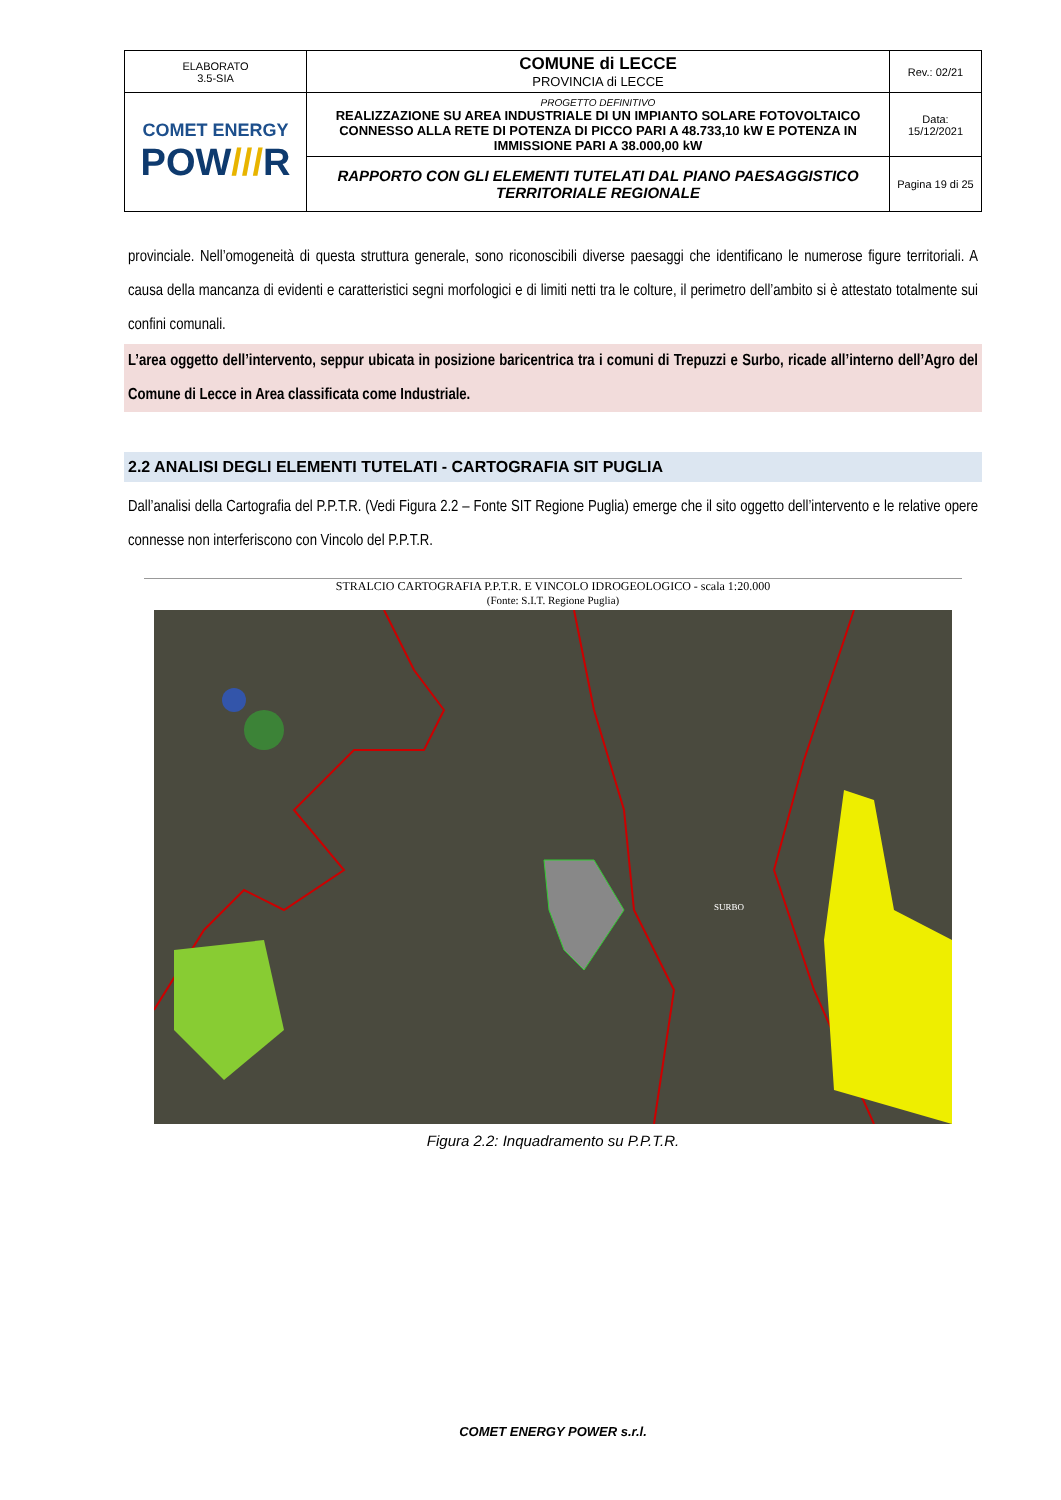| ELABORATO 3.5-SIA | COMUNE di LECCE PROVINCIA di LECCE | Rev.: 02/21 |
| COMET ENERGY POW /// R | PROGETTO DEFINITIVO REALIZZAZIONE SU AREA INDUSTRIALE DI UN IMPIANTO SOLARE FOTOVOLTAICO CONNESSO ALLA RETE DI POTENZA DI PICCO PARI A 48.733,10 kW E POTENZA IN IMMISSIONE PARI A 38.000,00 kW | Data: 15/12/2021 |
| | RAPPORTO CON GLI ELEMENTI TUTELATI DAL PIANO PAESAGGISTICO TERRITORIALE REGIONALE | Pagina 19 di 25 |
provinciale. Nell’omogeneità di questa struttura generale, sono riconoscibili diverse paesaggi che identificano le numerose figure territoriali. A causa della mancanza di evidenti e caratteristici segni morfologici e di limiti netti tra le colture, il perimetro dell’ambito si è attestato totalmente sui confini comunali.
L’area oggetto dell’intervento, seppur ubicata in posizione baricentrica tra i comuni di Trepuzzi e Surbo, ricade all’interno dell’Agro del Comune di Lecce in Area classificata come Industriale.
2.2 ANALISI DEGLI ELEMENTI TUTELATI - CARTOGRAFIA SIT PUGLIA
Dall’analisi della Cartografia del P.P.T.R. (Vedi Figura 2.2 – Fonte SIT Regione Puglia) emerge che il sito oggetto dell’intervento e le relative opere connesse non interferiscono con Vincolo del P.P.T.R.
STRALCIO CARTOGRAFIA P.P.T.R. E VINCOLO IDROGEOLOGICO - scala 1:20.000
(Fonte: S.I.T. Regione Puglia)
SURBO
Figura 2.2: Inquadramento su P.P.T.R.
COMET ENERGY POWER s.r.l.